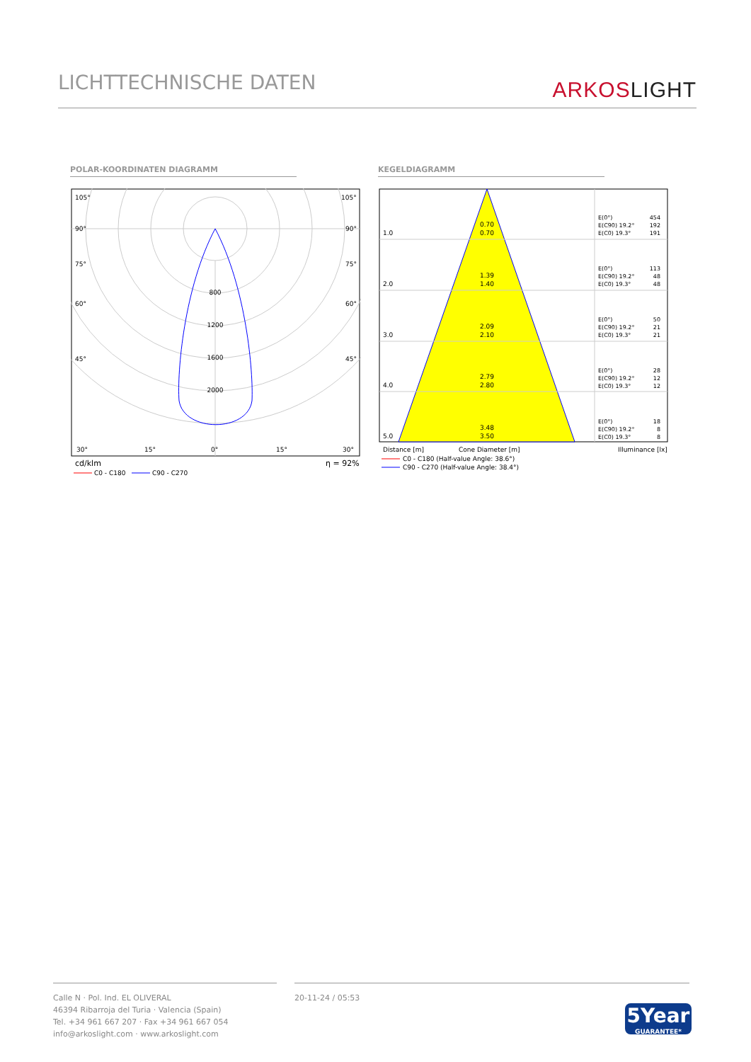LICHTTECHNISCHE DATEN
ARKOSLIGHT
POLAR-KOORDINATEN DIAGRAMM KEGELDIAGRAMM
800
1200
1600
2000
105°
105°
90°
90°
75°
75°
60°
60°
45°
45°
30°
15°
0°
15°
30°
cd/klm
η = 92%
C0 - C180
C90 - C270
1.0
2.0
3.0
4.0
5.0
0.70
0.70
1.39
1.40
2.09
2.10
2.79
2.80
3.48
3.50
E(0°)
454
E(C90) 19.2°
192
E(C0) 19.3°
191
E(0°)
113
E(C90) 19.2°
48
E(C0) 19.3°
48
E(0°)
50
E(C90) 19.2°
21
E(C0) 19.3°
21
E(0°)
28
E(C90) 19.2°
12
E(C0) 19.3°
12
E(0°)
18
E(C90) 19.2°
8
E(C0) 19.3°
8
Distance [m]
Cone Diameter [m]
Illuminance [lx]
C0 - C180 (Half-value Angle: 38.6°)
C90 - C270 (Half-value Angle: 38.4°)
Calle N · Pol. Ind. EL OLIVERAL
46394 Ribarroja del Turia · Valencia (Spain)
Tel. +34 961 667 207 · Fax +34 961 667 054
info@arkoslight.com · www.arkoslight.com
20-11-24 / 05:53
5Year
GUARANTEE*